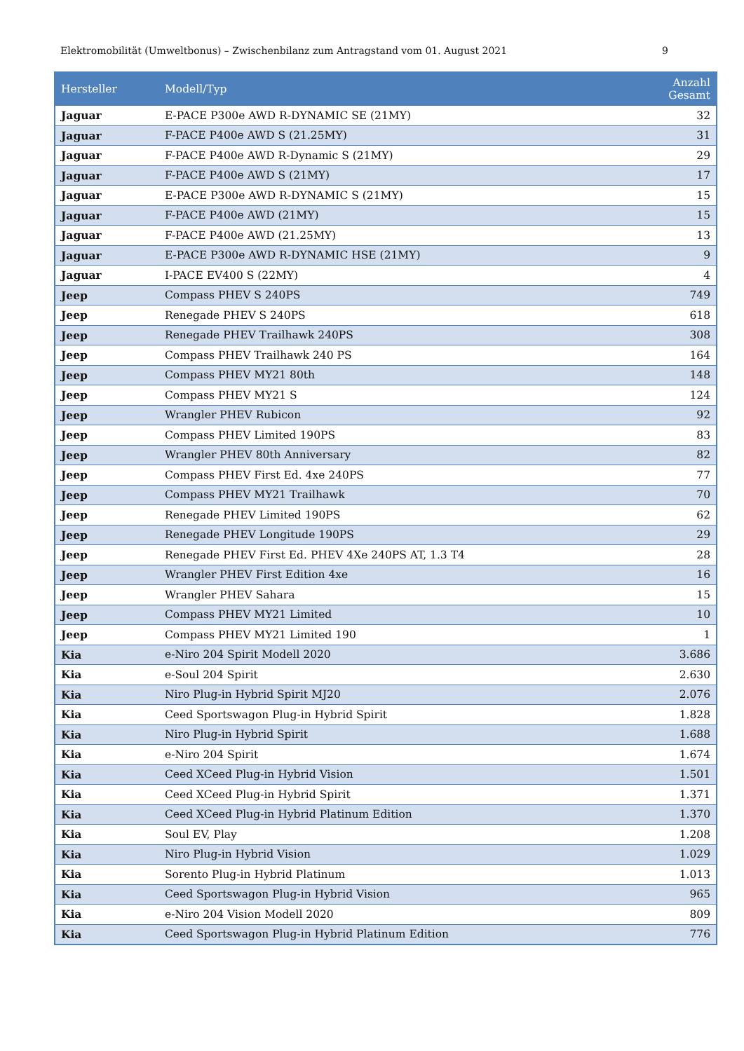Elektromobilität (Umweltbonus) – Zwischenbilanz zum Antragstand vom 01. August 2021 9
| Hersteller | Modell/Typ | Anzahl Gesamt |
| --- | --- | --- |
| Jaguar | E-PACE P300e AWD R-DYNAMIC SE (21MY) | 32 |
| Jaguar | F-PACE P400e AWD S (21.25MY) | 31 |
| Jaguar | F-PACE P400e AWD R-Dynamic S (21MY) | 29 |
| Jaguar | F-PACE P400e AWD S (21MY) | 17 |
| Jaguar | E-PACE P300e AWD R-DYNAMIC S (21MY) | 15 |
| Jaguar | F-PACE P400e AWD (21MY) | 15 |
| Jaguar | F-PACE P400e AWD (21.25MY) | 13 |
| Jaguar | E-PACE P300e AWD R-DYNAMIC HSE (21MY) | 9 |
| Jaguar | I-PACE EV400 S (22MY) | 4 |
| Jeep | Compass PHEV S 240PS | 749 |
| Jeep | Renegade PHEV S 240PS | 618 |
| Jeep | Renegade PHEV Trailhawk 240PS | 308 |
| Jeep | Compass PHEV Trailhawk 240 PS | 164 |
| Jeep | Compass PHEV MY21 80th | 148 |
| Jeep | Compass PHEV MY21 S | 124 |
| Jeep | Wrangler PHEV Rubicon | 92 |
| Jeep | Compass PHEV Limited 190PS | 83 |
| Jeep | Wrangler PHEV 80th Anniversary | 82 |
| Jeep | Compass PHEV First Ed. 4xe 240PS | 77 |
| Jeep | Compass PHEV MY21 Trailhawk | 70 |
| Jeep | Renegade PHEV Limited 190PS | 62 |
| Jeep | Renegade PHEV Longitude 190PS | 29 |
| Jeep | Renegade PHEV First Ed. PHEV 4Xe 240PS AT, 1.3 T4 | 28 |
| Jeep | Wrangler PHEV First Edition 4xe | 16 |
| Jeep | Wrangler PHEV Sahara | 15 |
| Jeep | Compass PHEV MY21 Limited | 10 |
| Jeep | Compass PHEV MY21 Limited 190 | 1 |
| Kia | e-Niro 204 Spirit Modell 2020 | 3.686 |
| Kia | e-Soul 204 Spirit | 2.630 |
| Kia | Niro Plug-in Hybrid Spirit MJ20 | 2.076 |
| Kia | Ceed Sportswagon Plug-in Hybrid Spirit | 1.828 |
| Kia | Niro Plug-in Hybrid Spirit | 1.688 |
| Kia | e-Niro 204 Spirit | 1.674 |
| Kia | Ceed XCeed Plug-in Hybrid Vision | 1.501 |
| Kia | Ceed XCeed Plug-in Hybrid Spirit | 1.371 |
| Kia | Ceed XCeed Plug-in Hybrid Platinum Edition | 1.370 |
| Kia | Soul EV, Play | 1.208 |
| Kia | Niro Plug-in Hybrid Vision | 1.029 |
| Kia | Sorento Plug-in Hybrid Platinum | 1.013 |
| Kia | Ceed Sportswagon Plug-in Hybrid Vision | 965 |
| Kia | e-Niro 204 Vision Modell 2020 | 809 |
| Kia | Ceed Sportswagon Plug-in Hybrid Platinum Edition | 776 |